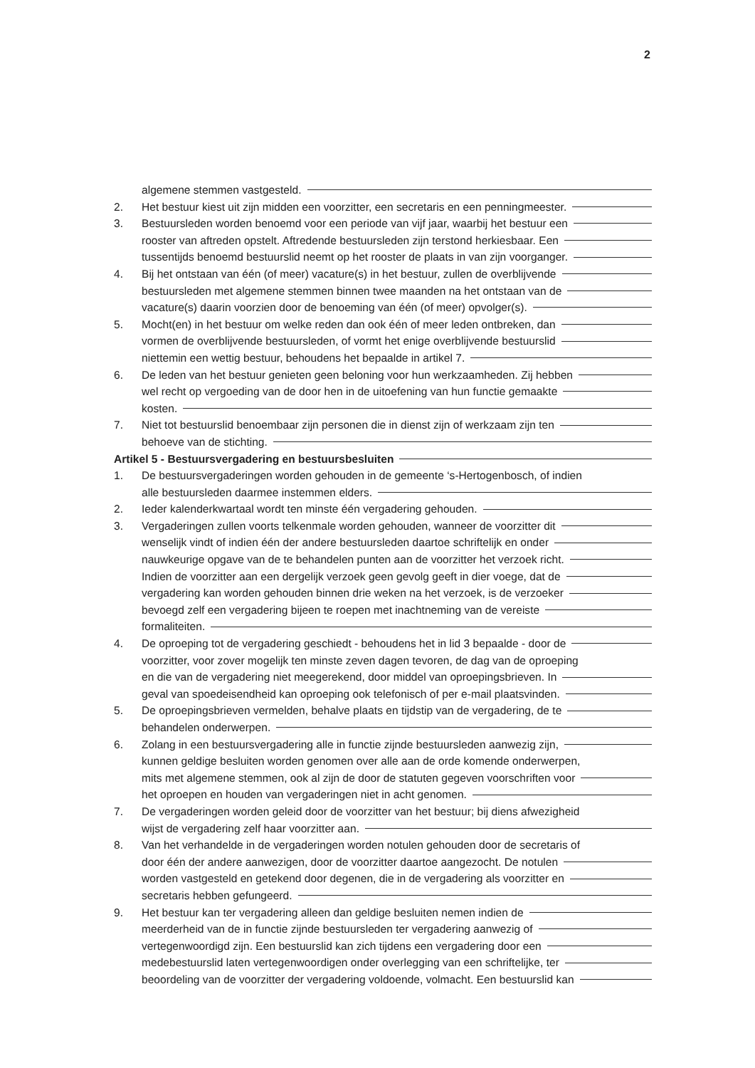2
algemene stemmen vastgesteld.
2.
Het bestuur kiest uit zijn midden een voorzitter, een secretaris en een penningmeester.
3.
Bestuursleden worden benoemd voor een periode van vijf jaar, waarbij het bestuur een
rooster van aftreden opstelt. Aftredende bestuursleden zijn terstond herkiesbaar. Een
tussentijds benoemd bestuurslid neemt op het rooster de plaats in van zijn voorganger.
4.
Bij het ontstaan van één (of meer) vacature(s) in het bestuur, zullen de overblijvende
bestuursleden met algemene stemmen binnen twee maanden na het ontstaan van de
vacature(s) daarin voorzien door de benoeming van één (of meer) opvolger(s).
5.
Mocht(en) in het bestuur om welke reden dan ook één of meer leden ontbreken, dan
vormen de overblijvende bestuursleden, of vormt het enige overblijvende bestuurslid
niettemin een wettig bestuur, behoudens het bepaalde in artikel 7.
6.
De leden van het bestuur genieten geen beloning voor hun werkzaamheden. Zij hebben
wel recht op vergoeding van de door hen in de uitoefening van hun functie gemaakte
kosten.
7.
Niet tot bestuurslid benoembaar zijn personen die in dienst zijn of werkzaam zijn ten
behoeve van de stichting.
Artikel 5 - Bestuursvergadering en bestuursbesluiten
1.
De bestuursvergaderingen worden gehouden in de gemeente ‘s-Hertogenbosch, of indien
alle bestuursleden daarmee instemmen elders.
2.
Ieder kalenderkwartaal wordt ten minste één vergadering gehouden.
3.
Vergaderingen zullen voorts telkenmale worden gehouden, wanneer de voorzitter dit
wenselijk vindt of indien één der andere bestuursleden daartoe schriftelijk en onder
nauwkeurige opgave van de te behandelen punten aan de voorzitter het verzoek richt.
Indien de voorzitter aan een dergelijk verzoek geen gevolg geeft in dier voege, dat de
vergadering kan worden gehouden binnen drie weken na het verzoek, is de verzoeker
bevoegd zelf een vergadering bijeen te roepen met inachtneming van de vereiste
formaliteiten.
4.
De oproeping tot de vergadering geschiedt - behoudens het in lid 3 bepaalde - door de
voorzitter, voor zover mogelijk ten minste zeven dagen tevoren, de dag van de oproeping
en die van de vergadering niet meegerekend, door middel van oproepingsbrieven. In
geval van spoedeisendheid kan oproeping ook telefonisch of per e-mail plaatsvinden.
5.
De oproepingsbrieven vermelden, behalve plaats en tijdstip van de vergadering, de te
behandelen onderwerpen.
6.
Zolang in een bestuursvergadering alle in functie zijnde bestuursleden aanwezig zijn,
kunnen geldige besluiten worden genomen over alle aan de orde komende onderwerpen,
mits met algemene stemmen, ook al zijn de door de statuten gegeven voorschriften voor
het oproepen en houden van vergaderingen niet in acht genomen.
7.
De vergaderingen worden geleid door de voorzitter van het bestuur; bij diens afwezigheid
wijst de vergadering zelf haar voorzitter aan.
8.
Van het verhandelde in de vergaderingen worden notulen gehouden door de secretaris of
door één der andere aanwezigen, door de voorzitter daartoe aangezocht. De notulen
worden vastgesteld en getekend door degenen, die in de vergadering als voorzitter en
secretaris hebben gefungeerd.
9.
Het bestuur kan ter vergadering alleen dan geldige besluiten nemen indien de
meerderheid van de in functie zijnde bestuursleden ter vergadering aanwezig of
vertegenwoordigd zijn. Een bestuurslid kan zich tijdens een vergadering door een
medebestuurslid laten vertegenwoordigen onder overlegging van een schriftelijke, ter
beoordeling van de voorzitter der vergadering voldoende, volmacht. Een bestuurslid kan